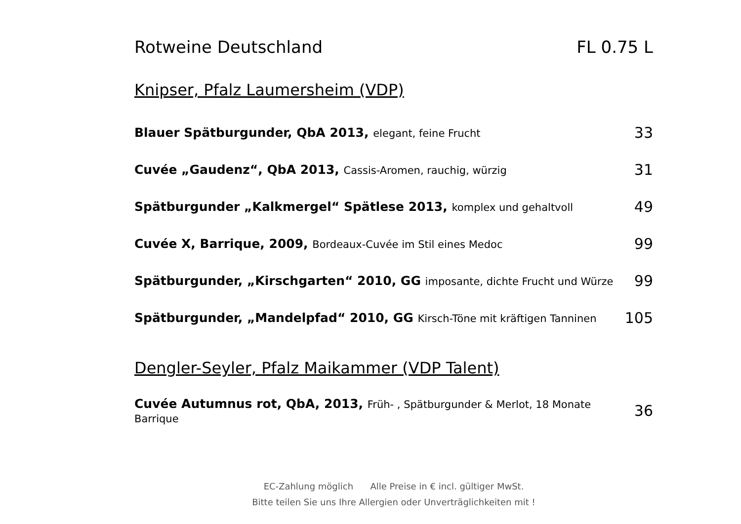Rotweine Deutschland FL 0.75 L
Knipser, Pfalz Laumersheim (VDP)
| Blauer Spätburgunder, QbA 2013, elegant, feine Frucht | 33 |
| Cuvée „Gaudenz“, QbA 2013, Cassis-Aromen, rauchig, würzig | 31 |
| Spätburgunder „Kalkmergel“ Spätlese 2013, komplex und gehaltvoll | 49 |
| Cuvée X, Barrique, 2009, Bordeaux-Cuvée im Stil eines Medoc | 99 |
| Spätburgunder, „Kirschgarten“ 2010, GG imposante, dichte Frucht und Würze | 99 |
| Spätburgunder, „Mandelpfad“ 2010, GG Kirsch-Töne mit kräftigen Tanninen | 105 |
Dengler-Seyler, Pfalz Maikammer (VDP Talent)
| Cuvée Autumnus rot, QbA, 2013, Früh- , Spätburgunder & Merlot, 18 Monate Barrique | 36 |
EC-Zahlung möglich Alle Preise in € incl. gültiger MwSt.
Bitte teilen Sie uns Ihre Allergien oder Unverträglichkeiten mit !